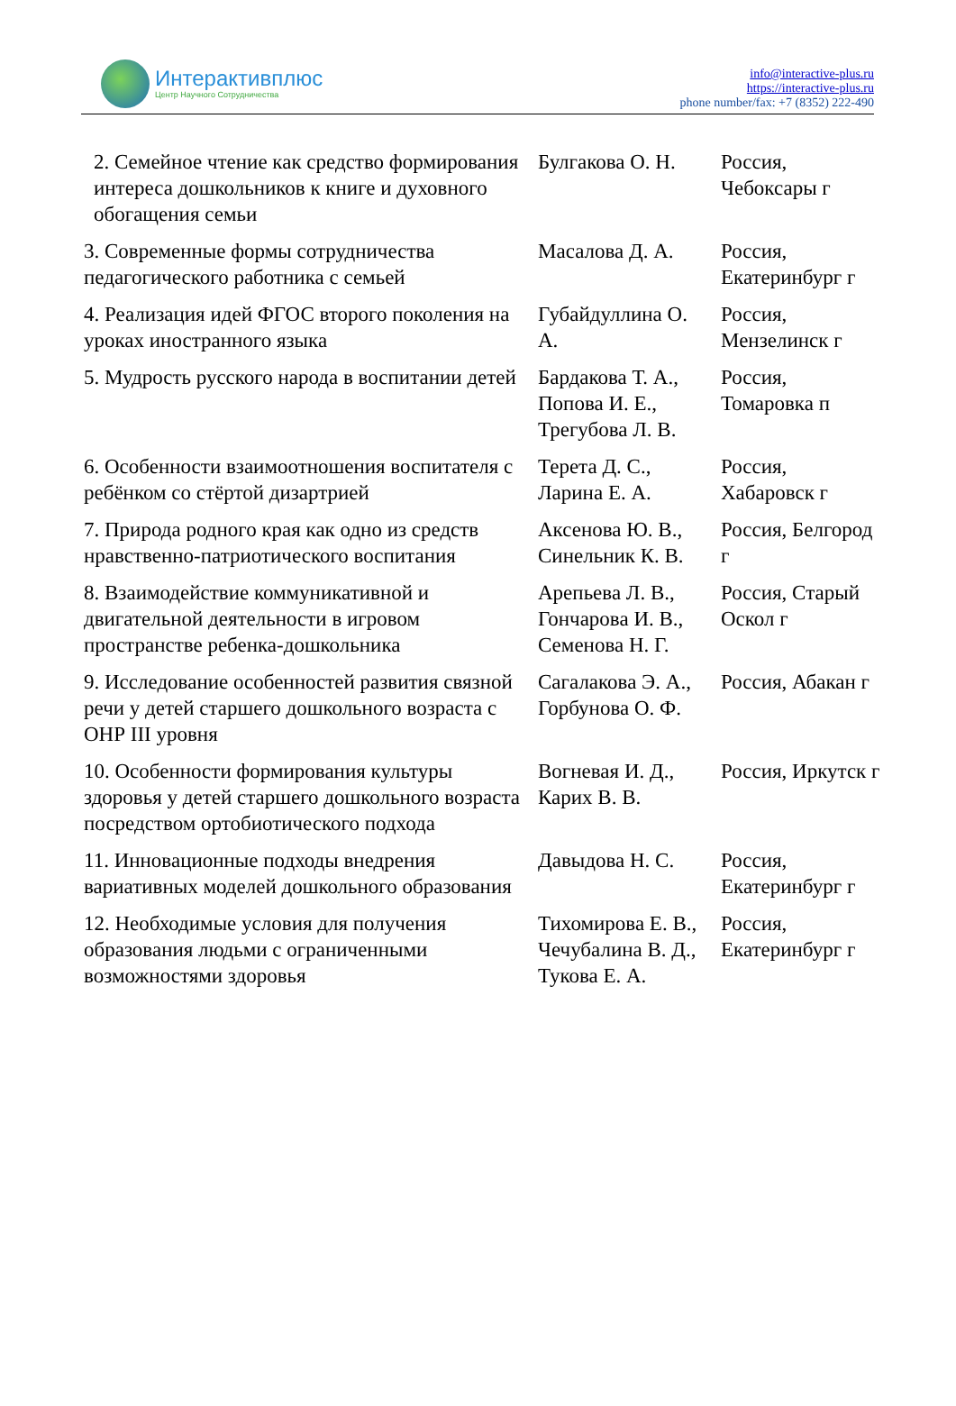Интерактивплюс
Центр Научного Сотрудничества
info@interactive-plus.ru
https://interactive-plus.ru
phone number/fax: +7 (8352) 222-490
| 2. Семейное чтение как средство формирования интереса дошкольников к книге и духовного обогащения семьи | Булгакова О. Н. | Россия, Чебоксары г |
| 3. Современные формы сотрудничества педагогического работника с семьей | Масалова Д. А. | Россия, Екатеринбург г |
| 4. Реализация идей ФГОС второго поколения на уроках иностранного языка | Губайдуллина О. А. | Россия, Мензелинск г |
| 5. Мудрость русского народа в воспитании детей | Бардакова Т. А., Попова И. Е., Трегубова Л. В. | Россия, Томаровка п |
| 6. Особенности взаимоотношения воспитателя с ребёнком со стёртой дизартрией | Терета Д. С., Ларина Е. А. | Россия, Хабаровск г |
| 7. Природа родного края как одно из средств нравственно-патриотического воспитания | Аксенова Ю. В., Синельник К. В. | Россия, Белгород г |
| 8. Взаимодействие коммуникативной и двигательной деятельности в игровом пространстве ребенка-дошкольника | Арепьева Л. В., Гончарова И. В., Семенова Н. Г. | Россия, Старый Оскол г |
| 9. Исследование особенностей развития связной речи у детей старшего дошкольного возраста с ОНР III уровня | Сагалакова Э. А., Горбунова О. Ф. | Россия, Абакан г |
| 10. Особенности формирования культуры здоровья у детей старшего дошкольного возраста посредством ортобиотического подхода | Вогневая И. Д., Карих В. В. | Россия, Иркутск г |
| 11. Инновационные подходы внедрения вариативных моделей дошкольного образования | Давыдова Н. С. | Россия, Екатеринбург г |
| 12. Необходимые условия для получения образования людьми с ограниченными возможностями здоровья | Тихомирова Е. В., Чечубалина В. Д., Тукова Е. А. | Россия, Екатеринбург г |